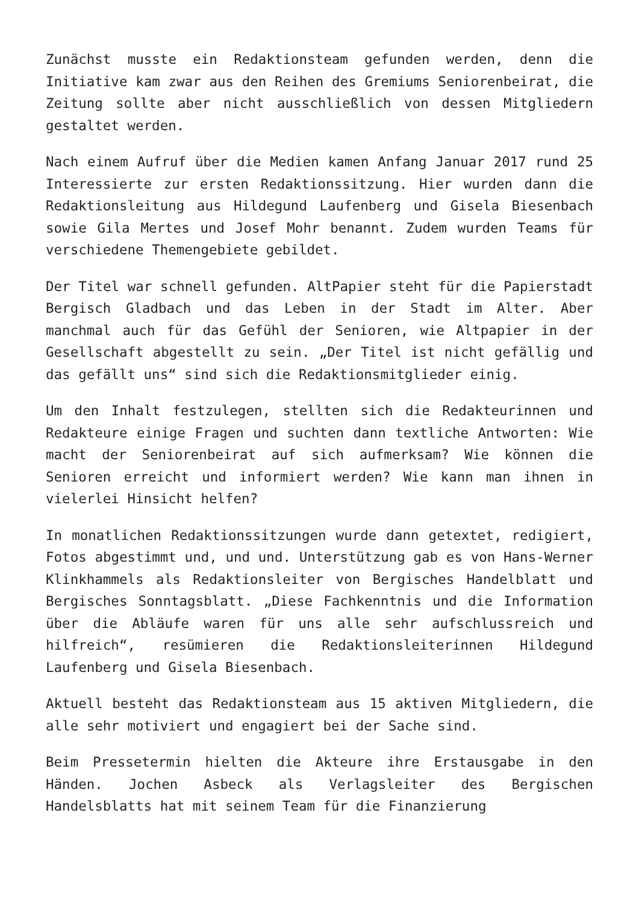Zunächst musste ein Redaktionsteam gefunden werden, denn die Initiative kam zwar aus den Reihen des Gremiums Seniorenbeirat, die Zeitung sollte aber nicht ausschließlich von dessen Mitgliedern gestaltet werden.
Nach einem Aufruf über die Medien kamen Anfang Januar 2017 rund 25 Interessierte zur ersten Redaktionssitzung. Hier wurden dann die Redaktionsleitung aus Hildegund Laufenberg und Gisela Biesenbach sowie Gila Mertes und Josef Mohr benannt. Zudem wurden Teams für verschiedene Themengebiete gebildet.
Der Titel war schnell gefunden. AltPapier steht für die Papierstadt Bergisch Gladbach und das Leben in der Stadt im Alter. Aber manchmal auch für das Gefühl der Senioren, wie Altpapier in der Gesellschaft abgestellt zu sein. „Der Titel ist nicht gefällig und das gefällt uns“ sind sich die Redaktionsmitglieder einig.
Um den Inhalt festzulegen, stellten sich die Redakteurinnen und Redakteure einige Fragen und suchten dann textliche Antworten: Wie macht der Seniorenbeirat auf sich aufmerksam? Wie können die Senioren erreicht und informiert werden? Wie kann man ihnen in vielerlei Hinsicht helfen?
In monatlichen Redaktionssitzungen wurde dann getextet, redigiert, Fotos abgestimmt und, und und. Unterstützung gab es von Hans-Werner Klinkhammels als Redaktionsleiter von Bergisches Handelblatt und Bergisches Sonntagsblatt. „Diese Fachkenntnis und die Information über die Abläufe waren für uns alle sehr aufschlussreich und hilfreich“, resümieren die Redaktionsleiterinnen Hildegund Laufenberg und Gisela Biesenbach.
Aktuell besteht das Redaktionsteam aus 15 aktiven Mitgliedern, die alle sehr motiviert und engagiert bei der Sache sind.
Beim Pressetermin hielten die Akteure ihre Erstausgabe in den Händen. Jochen Asbeck als Verlagsleiter des Bergischen Handelsblatts hat mit seinem Team für die Finanzierung